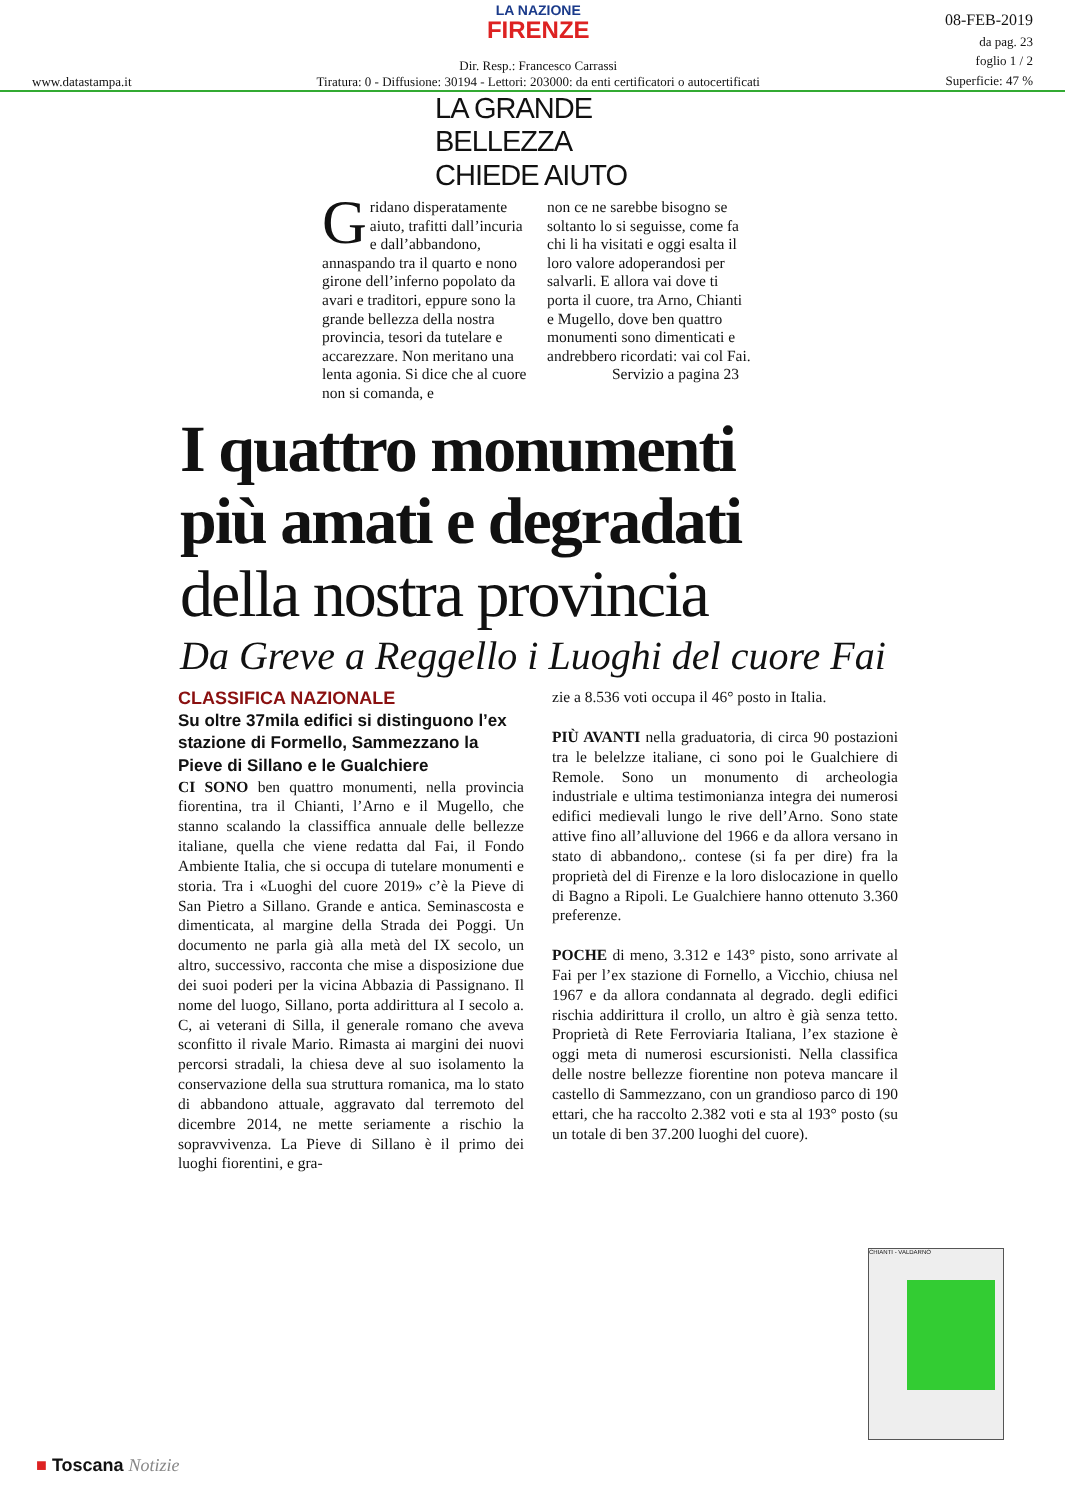www.datastampa.it
LA NAZIONE
FIRENZE
Dir. Resp.: Francesco Carrassi
Tiratura: 0 - Diffusione: 30194 - Lettori: 203000: da enti certificatori o autocertificati
08-FEB-2019
da pag. 23
foglio 1 / 2
Superficie: 47 %
LA GRANDE
BELLEZZA
CHIEDE AIUTO
Gridano disperatamente aiuto, trafitti dall’incuria e dall’abbandono, annaspando tra il quarto e nono girone dell’inferno popolato da avari e traditori, eppure sono la grande bellezza della nostra provincia, tesori da tutelare e accarezzare. Non meritano una lenta agonia. Si dice che al cuore non si comanda, e
non ce ne sarebbe bisogno se soltanto lo si seguisse, come fa chi li ha visitati e oggi esalta il loro valore adoperandosi per salvarli. E allora vai dove ti porta il cuore, tra Arno, Chianti e Mugello, dove ben quattro monumenti sono dimenticati e andrebbero ricordati: vai col Fai.
Servizio a pagina 23
I quattro monumenti
più amati e degradati
della nostra provincia
Da Greve a Reggello i Luoghi del cuore Fai
CLASSIFICA NAZIONALE
Su oltre 37mila edifici si distinguono l’ex stazione di Formello, Sammezzano la Pieve di Sillano e le Gualchiere
CI SONO ben quattro monumenti, nella provincia fiorentina, tra il Chianti, l’Arno e il Mugello, che stanno scalando la classiffica annuale delle bellezze italiane, quella che viene redatta dal Fai, il Fondo Ambiente Italia, che si occupa di tutelare monumenti e storia. Tra i «Luoghi del cuore 2019» c’è la Pieve di San Pietro a Sillano. Grande e antica. Seminascosta e dimenticata, al margine della Strada dei Poggi. Un documento ne parla già alla metà del IX secolo, un altro, successivo, racconta che mise a disposizione due dei suoi poderi per la vicina Abbazia di Passignano. Il nome del luogo, Sillano, porta addirittura al I secolo a. C, ai veterani di Silla, il generale romano che aveva sconfitto il rivale Mario. Rimasta ai margini dei nuovi percorsi stradali, la chiesa deve al suo isolamento la conservazione della sua struttura romanica, ma lo stato di abbandono attuale, aggravato dal terremoto del dicembre 2014, ne mette seriamente a rischio la sopravvivenza. La Pieve di Sillano è il primo dei luoghi fiorentini, e gra-
zie a 8.536 voti occupa il 46° posto in Italia.
PIÙ AVANTI nella graduatoria, di circa 90 postazioni tra le belelzze italiane, ci sono poi le Gualchiere di Remole. Sono un monumento di archeologia industriale e ultima testimonianza integra dei numerosi edifici medievali lungo le rive dell’Arno. Sono state attive fino all’alluvione del 1966 e da allora versano in stato di abbandono,. contese (si fa per dire) fra la proprietà del di Firenze e la loro dislocazione in quello di Bagno a Ripoli. Le Gualchiere hanno ottenuto 3.360 preferenze.
POCHE di meno, 3.312 e 143° pisto, sono arrivate al Fai per l’ex stazione di Fornello, a Vicchio, chiusa nel 1967 e da allora condannata al degrado. degli edifici rischia addirittura il crollo, un altro è già senza tetto. Proprietà di Rete Ferroviaria Italiana, l’ex stazione è oggi meta di numerosi escursionisti. Nella classifica delle nostre bellezze fiorentine non poteva mancare il castello di Sammezzano, con un grandioso parco di 190 ettari, che ha raccolto 2.382 voti e sta al 193° posto (su un totale di ben 37.200 luoghi del cuore).
CHIANTI - VALDARNO
■ Toscana Notizie